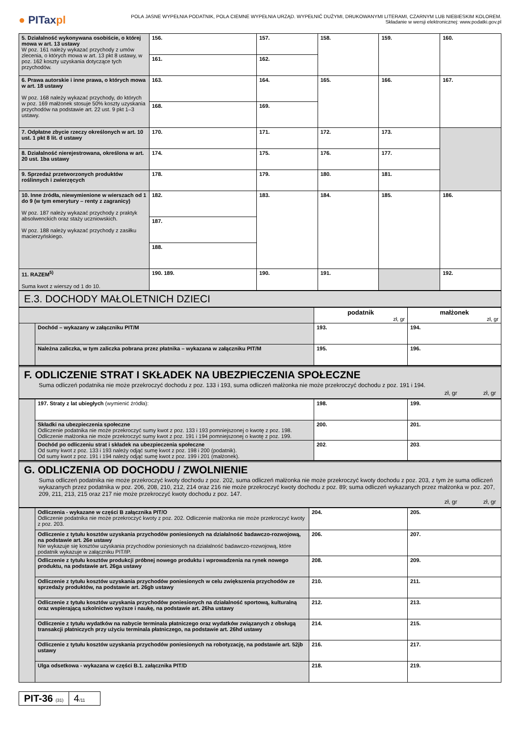● PITaxpl
POLA JASNE WYPEŁNIA PODATNIK, POLA CIEMNE WYPEŁNIA URZĄD. WYPEŁNIĆ DUŻYMI, DRUKOWANYMI LITERAMI, CZARNYM LUB NIEBIESKIM KOLOREM.
Składanie w wersji elektronicznej: www.podatki.gov.pl
| 5. Działalność wykonywana osobiście, o której mowa w art. 13 ustawy W poz. 161 należy wykazać przychody z umów zlecenia, o których mowa w art. 13 pkt 8 ustawy, w poz. 162 koszty uzyskania dotyczące tych przychodów. | 156. | 157. | 158. | 159. | 160. |
| | 161. | 162. | | | |
| 6. Prawa autorskie i inne prawa, o których mowa w art. 18 ustawy W poz. 168 należy wykazać przychody, do których w poz. 169 małżonek stosuje 50% koszty uzyskania przychodów na podstawie art. 22 ust. 9 pkt 1–3 ustawy. | 163. | 164. | 165. | 166. | 167. |
| | 168. | 169. | | | |
| 7. Odpłatne zbycie rzeczy określonych w art. 10 ust. 1 pkt 8 lit. d ustawy | 170. | 171. | 172. | 173. | |
| 8. Działalność nierejestrowana, określona w art. 20 ust. 1ba ustawy | 174. | 175. | 176. | 177. | |
| 9. Sprzedaż przetworzonych produktów roślinnych i zwierzęcych | 178. | 179. | 180. | 181. | |
| 10. Inne źródła, niewymienione w wierszach od 1 do 9 (w tym emerytury – renty z zagranicy) W poz. 187 należy wykazać przychody z praktyk absolwenckich oraz staży uczniowskich. W poz. 188 należy wykazać przychody z zasiłku macierzyńskiego. | 182. | 183. | 184. | 185. | 186. |
| | 187. | | | | |
| | 188. | | | | |
| 11. RAZEM<sup>5)</sup> Suma kwot z wierszy od 1 do 10. | 190. 189. | 190. | 191. | | 192. |
E.3. DOCHODY MAŁOLETNICH DZIECI
| | | podatnik zł, gr | małżonek zł, gr |
| | Dochód – wykazany w załączniku PIT/M | 193. | 194. |
| | Należna zaliczka, w tym zaliczka pobrana przez płatnika – wykazana w załączniku PIT/M | 195. | 196. |
F. ODLICZENIE STRAT I SKŁADEK NA UBEZPIECZENIA SPOŁECZNE
Suma odliczeń podatnika nie może przekroczyć dochodu z poz. 133 i 193, suma odliczeń małżonka nie może przekroczyć dochodu z poz. 191 i 194.
zł, gr zł, gr
| | 197. Straty z lat ubiegłych (wymienić źródła): | 198. | 199. |
| | Składki na ubezpieczenia społeczne Odliczenie podatnika nie może przekroczyć sumy kwot z poz. 133 i 193 pomniejszonej o kwotę z poz. 198. Odliczenie małżonka nie może przekroczyć sumy kwot z poz. 191 i 194 pomniejszonej o kwotę z poz. 199. | 200. | 201. |
| | Dochód po odliczeniu strat i składek na ubezpieczenia społeczne Od sumy kwot z poz. 133 i 193 należy odjąć sumę kwot z poz. 198 i 200 (podatnik). Od sumy kwot z poz. 191 i 194 należy odjąć sumę kwot z poz. 199 i 201 (małżonek). | 202 . | 203 . |
G. ODLICZENIA OD DOCHODU / ZWOLNIENIE
Suma odliczeń podatnika nie może przekroczyć kwoty dochodu z poz. 202, suma odliczeń małżonka nie może przekroczyć kwoty dochodu z poz. 203, z tym że suma odliczeń wykazanych przez podatnika w poz. 206, 208, 210, 212, 214 oraz 216 nie może przekroczyć kwoty dochodu z poz. 89; suma odliczeń wykazanych przez małżonka w poz. 207, 209, 211, 213, 215 oraz 217 nie może przekroczyć kwoty dochodu z poz. 147.
zł, gr zł, gr
| | Odliczenia - wykazane w części B załącznika PIT/O Odliczenie podatnika nie może przekroczyć kwoty z poz. 202. Odliczenie małżonka nie może przekroczyć kwoty z poz. 203. | 204. | 205. |
| | Odliczenie z tytułu kosztów uzyskania przychodów poniesionych na działalność badawczo-rozwojową, na podstawie art. 26e ustawy Nie wykazuje się kosztów uzyskania przychodów poniesionych na działalność badawczo-rozwojową, które podatnik wykazuje w załączniku PIT/IP. | 206. | 207. |
| | Odliczenie z tytułu kosztów produkcji próbnej nowego produktu i wprowadzenia na rynek nowego produktu, na podstawie art. 26ga ustawy | 208. | 209. |
| | Odliczenie z tytułu kosztów uzyskania przychodów poniesionych w celu zwiększenia przychodów ze sprzedaży produktów, na podstawie art. 26gb ustawy | 210. | 211. |
| | Odliczenie z tytułu kosztów uzyskania przychodów poniesionych na działalność sportową, kulturalną oraz wspierającą szkolnictwo wyższe i naukę, na podstawie art. 26ha ustawy | 212. | 213. |
| | Odliczenie z tytułu wydatków na nabycie terminala płatniczego oraz wydatków związanych z obsługą transakcji płatniczych przy użyciu terminala płatniczego, na podstawie art. 26hd ustawy | 214. | 215. |
| | Odliczenie z tytułu kosztów uzyskania przychodów poniesionych na robotyzację, na podstawie art. 52jb ustawy | 216. | 217. |
| | Ulga odsetkowa - wykazana w części B.1. załącznika PIT/D | 218. | 219. |
PIT-36 (31)
4/11